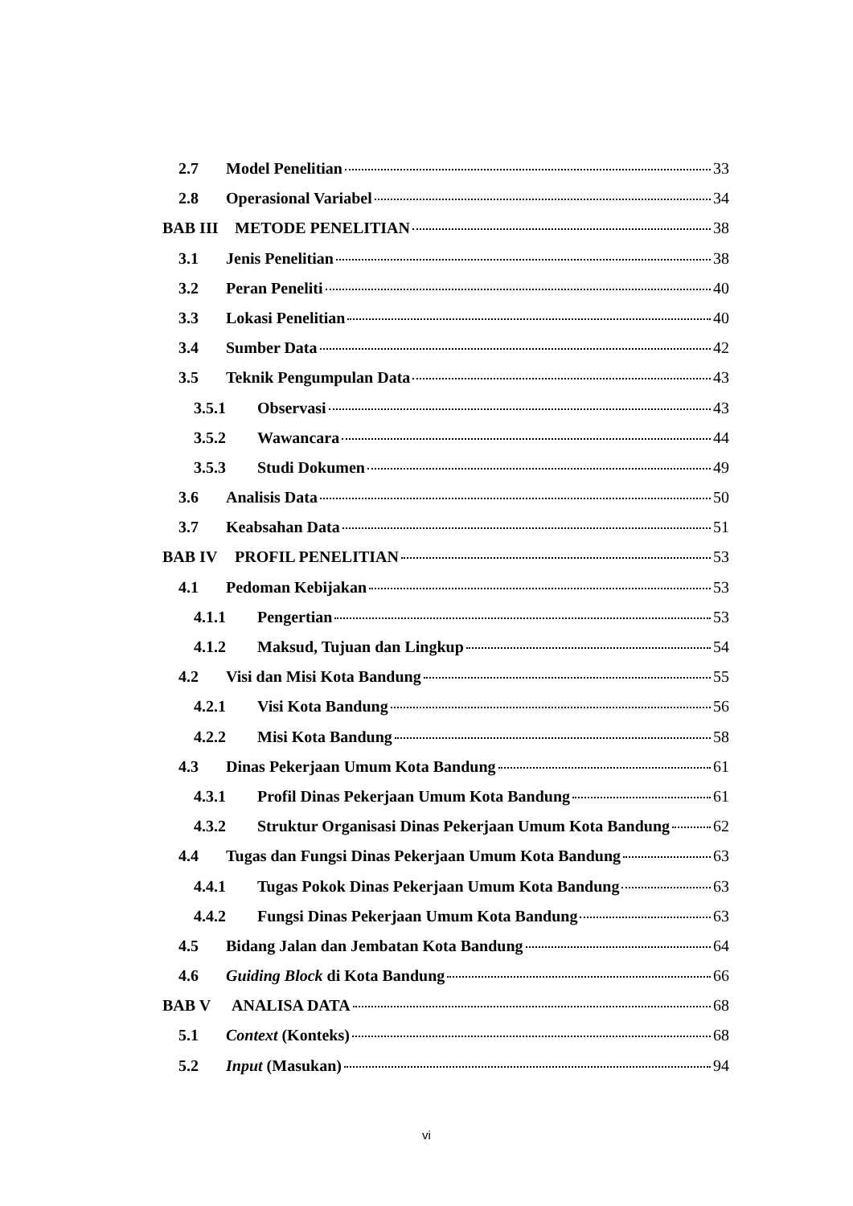2.7 Model Penelitian 33
2.8 Operasional Variabel 34
BAB III METODE PENELITIAN 38
3.1 Jenis Penelitian 38
3.2 Peran Peneliti 40
3.3 Lokasi Penelitian 40
3.4 Sumber Data 42
3.5 Teknik Pengumpulan Data 43
3.5.1 Observasi 43
3.5.2 Wawancara 44
3.5.3 Studi Dokumen 49
3.6 Analisis Data 50
3.7 Keabsahan Data 51
BAB IV PROFIL PENELITIAN 53
4.1 Pedoman Kebijakan 53
4.1.1 Pengertian 53
4.1.2 Maksud, Tujuan dan Lingkup 54
4.2 Visi dan Misi Kota Bandung 55
4.2.1 Visi Kota Bandung 56
4.2.2 Misi Kota Bandung 58
4.3 Dinas Pekerjaan Umum Kota Bandung 61
4.3.1 Profil Dinas Pekerjaan Umum Kota Bandung 61
4.3.2 Struktur Organisasi Dinas Pekerjaan Umum Kota Bandung 62
4.4 Tugas dan Fungsi Dinas Pekerjaan Umum Kota Bandung 63
4.4.1 Tugas Pokok Dinas Pekerjaan Umum Kota Bandung 63
4.4.2 Fungsi Dinas Pekerjaan Umum Kota Bandung 63
4.5 Bidang Jalan dan Jembatan Kota Bandung 64
4.6 Guiding Block di Kota Bandung 66
BAB V ANALISA DATA 68
5.1 Context (Konteks) 68
5.2 Input (Masukan) 94
vi